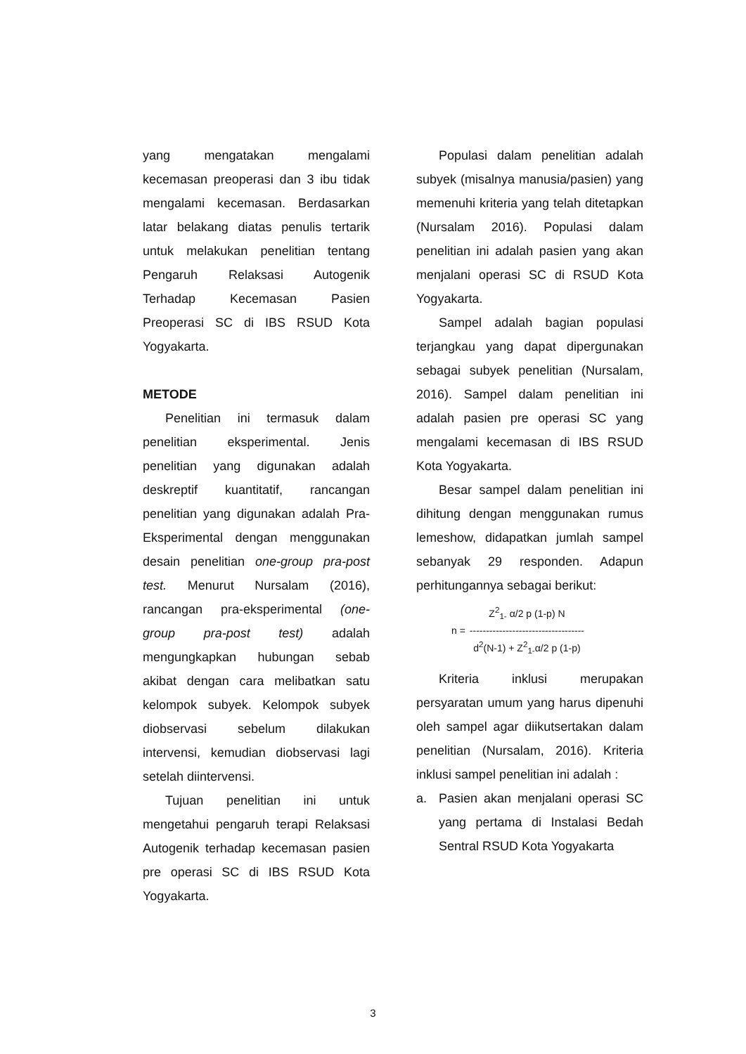yang mengatakan mengalami kecemasan preoperasi dan 3 ibu tidak mengalami kecemasan. Berdasarkan latar belakang diatas penulis tertarik untuk melakukan penelitian tentang Pengaruh Relaksasi Autogenik Terhadap Kecemasan Pasien Preoperasi SC di IBS RSUD Kota Yogyakarta.
METODE
Penelitian ini termasuk dalam penelitian eksperimental. Jenis penelitian yang digunakan adalah deskreptif kuantitatif, rancangan penelitian yang digunakan adalah Pra-Eksperimental dengan menggunakan desain penelitian one-group pra-post test. Menurut Nursalam (2016), rancangan pra-eksperimental (one-group pra-post test) adalah mengungkapkan hubungan sebab akibat dengan cara melibatkan satu kelompok subyek. Kelompok subyek diobservasi sebelum dilakukan intervensi, kemudian diobservasi lagi setelah diintervensi.
Tujuan penelitian ini untuk mengetahui pengaruh terapi Relaksasi Autogenik terhadap kecemasan pasien pre operasi SC di IBS RSUD Kota Yogyakarta.
Populasi dalam penelitian adalah subyek (misalnya manusia/pasien) yang memenuhi kriteria yang telah ditetapkan (Nursalam 2016). Populasi dalam penelitian ini adalah pasien yang akan menjalani operasi SC di RSUD Kota Yogyakarta.
Sampel adalah bagian populasi terjangkau yang dapat dipergunakan sebagai subyek penelitian (Nursalam, 2016). Sampel dalam penelitian ini adalah pasien pre operasi SC yang mengalami kecemasan di IBS RSUD Kota Yogyakarta.
Besar sampel dalam penelitian ini dihitung dengan menggunakan rumus lemeshow, didapatkan jumlah sampel sebanyak 29 responden. Adapun perhitungannya sebagai berikut:
n =
Z<sup>2</sup><sub>1-</sub> α/2 p (1-p) N
-----------------------------------
d<sup>2</sup>(N-1) + Z<sup>2</sup><sub>1-</sub>α/2 p (1-p)
Kriteria inklusi merupakan persyaratan umum yang harus dipenuhi oleh sampel agar diikutsertakan dalam penelitian (Nursalam, 2016). Kriteria inklusi sampel penelitian ini adalah :
a. Pasien akan menjalani operasi SC yang pertama di Instalasi Bedah Sentral RSUD Kota Yogyakarta
3